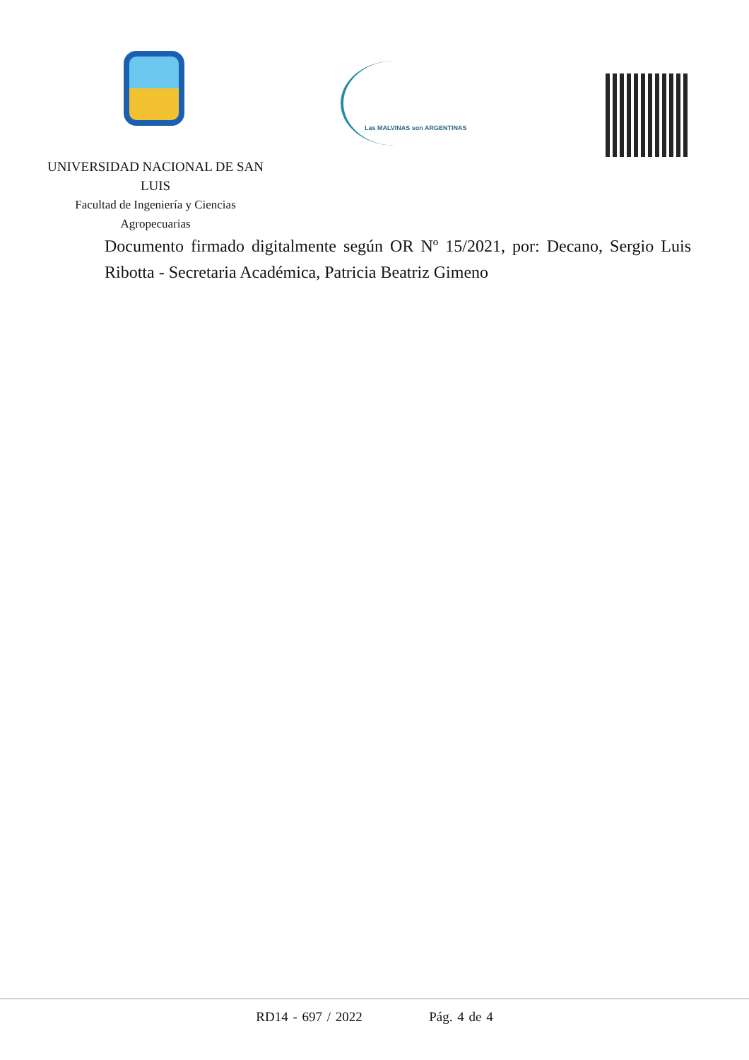Las MALVINAS son ARGENTINAS
UNIVERSIDAD NACIONAL DE SAN LUIS
Facultad de Ingeniería y Ciencias
Agropecuarias
Documento firmado digitalmente según OR Nº 15/2021, por: Decano, Sergio Luis Ribotta - Secretaria Académica, Patricia Beatriz Gimeno
RD14 - 697 / 2022 Pág. 4 de 4